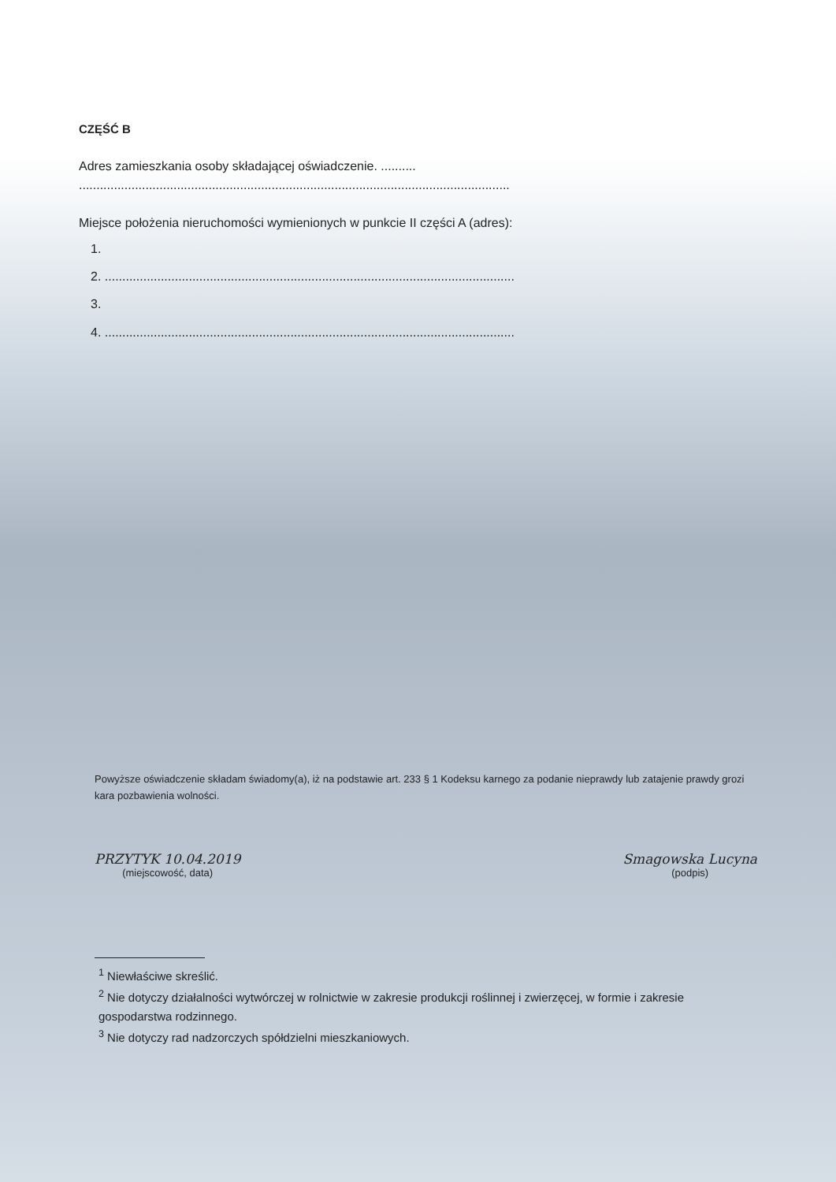CZĘŚĆ B
Adres zamieszkania osoby składającej oświadczenie. ..........
...........................................................................................................................
Miejsce położenia nieruchomości wymienionych w punkcie II części A (adres):
1.
2. .....................................................................................................................
3.
4. .....................................................................................................................
Powyższe oświadczenie składam świadomy(a), iż na podstawie art. 233 § 1 Kodeksu karnego za podanie nieprawdy lub zatajenie prawdy grozi kara pozbawienia wolności.
PRZYTYK 10.04.2019
(miejscowość, data)
Smagowska Lucyna
(podpis)
<sup>1</sup> Niewłaściwe skreślić.
<sup>2</sup> Nie dotyczy działalności wytwórczej w rolnictwie w zakresie produkcji roślinnej i zwierzęcej, w formie i zakresie gospodarstwa rodzinnego.
<sup>3</sup> Nie dotyczy rad nadzorczych spółdzielni mieszkaniowych.